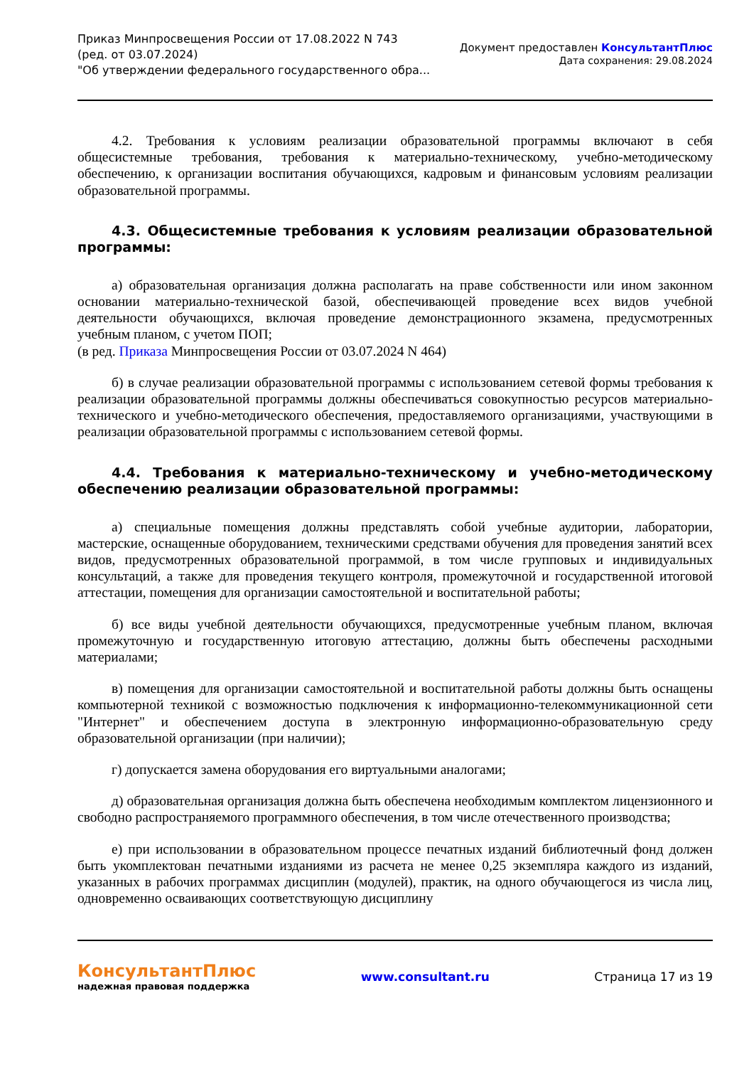Приказ Минпросвещения России от 17.08.2022 N 743
(ред. от 03.07.2024)
"Об утверждении федерального государственного обра...
Документ предоставлен КонсультантПлюс
Дата сохранения: 29.08.2024
4.2. Требования к условиям реализации образовательной программы включают в себя общесистемные требования, требования к материально-техническому, учебно-методическому обеспечению, к организации воспитания обучающихся, кадровым и финансовым условиям реализации образовательной программы.
4.3. Общесистемные требования к условиям реализации образовательной программы:
а) образовательная организация должна располагать на праве собственности или ином законном основании материально-технической базой, обеспечивающей проведение всех видов учебной деятельности обучающихся, включая проведение демонстрационного экзамена, предусмотренных учебным планом, с учетом ПОП;
(в ред. Приказа Минпросвещения России от 03.07.2024 N 464)
б) в случае реализации образовательной программы с использованием сетевой формы требования к реализации образовательной программы должны обеспечиваться совокупностью ресурсов материально-технического и учебно-методического обеспечения, предоставляемого организациями, участвующими в реализации образовательной программы с использованием сетевой формы.
4.4. Требования к материально-техническому и учебно-методическому обеспечению реализации образовательной программы:
а) специальные помещения должны представлять собой учебные аудитории, лаборатории, мастерские, оснащенные оборудованием, техническими средствами обучения для проведения занятий всех видов, предусмотренных образовательной программой, в том числе групповых и индивидуальных консультаций, а также для проведения текущего контроля, промежуточной и государственной итоговой аттестации, помещения для организации самостоятельной и воспитательной работы;
б) все виды учебной деятельности обучающихся, предусмотренные учебным планом, включая промежуточную и государственную итоговую аттестацию, должны быть обеспечены расходными материалами;
в) помещения для организации самостоятельной и воспитательной работы должны быть оснащены компьютерной техникой с возможностью подключения к информационно-телекоммуникационной сети "Интернет" и обеспечением доступа в электронную информационно-образовательную среду образовательной организации (при наличии);
г) допускается замена оборудования его виртуальными аналогами;
д) образовательная организация должна быть обеспечена необходимым комплектом лицензионного и свободно распространяемого программного обеспечения, в том числе отечественного производства;
е) при использовании в образовательном процессе печатных изданий библиотечный фонд должен быть укомплектован печатными изданиями из расчета не менее 0,25 экземпляра каждого из изданий, указанных в рабочих программах дисциплин (модулей), практик, на одного обучающегося из числа лиц, одновременно осваивающих соответствующую дисциплину
КонсультантПлюс
надежная правовая поддержка
www.consultant.ru Страница 17 из 19